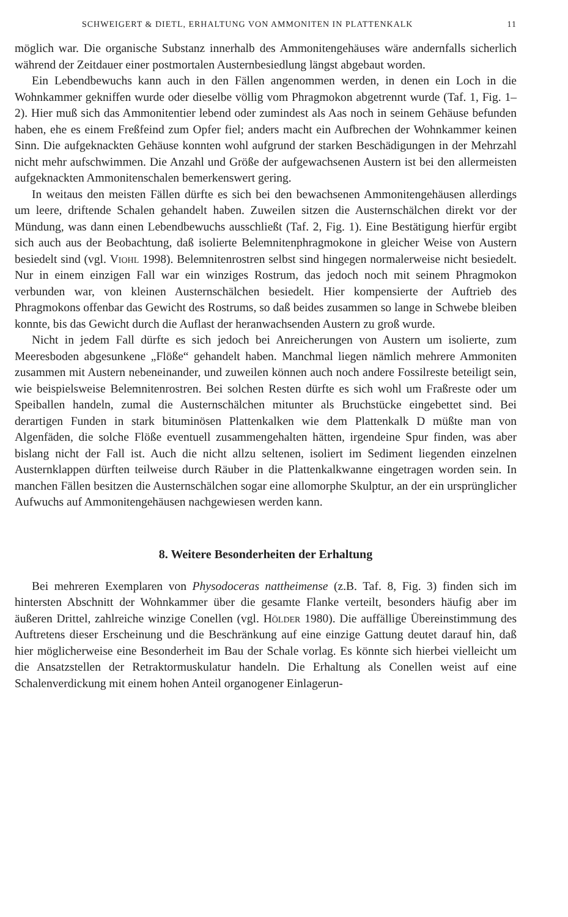SCHWEIGERT & DIETL, ERHALTUNG VON AMMONITEN IN PLATTENKALK 11
möglich war. Die organische Substanz innerhalb des Ammonitengehäuses wäre andernfalls sicherlich während der Zeitdauer einer postmortalen Austernbesiedlung längst abgebaut worden.
Ein Lebendbewuchs kann auch in den Fällen angenommen werden, in denen ein Loch in die Wohnkammer gekniffen wurde oder dieselbe völlig vom Phragmokon abgetrennt wurde (Taf. 1, Fig. 1–2). Hier muß sich das Ammonitentier lebend oder zumindest als Aas noch in seinem Gehäuse befunden haben, ehe es einem Freßfeind zum Opfer fiel; anders macht ein Aufbrechen der Wohnkammer keinen Sinn. Die aufgeknackten Gehäuse konnten wohl aufgrund der starken Beschädigungen in der Mehrzahl nicht mehr aufschwimmen. Die Anzahl und Größe der aufgewachsenen Austern ist bei den allermeisten aufgeknackten Ammonitenschalen bemerkenswert gering.
In weitaus den meisten Fällen dürfte es sich bei den bewachsenen Ammonitengehäusen allerdings um leere, driftende Schalen gehandelt haben. Zuweilen sitzen die Austernschälchen direkt vor der Mündung, was dann einen Lebendbewuchs ausschließt (Taf. 2, Fig. 1). Eine Bestätigung hierfür ergibt sich auch aus der Beobachtung, daß isolierte Belemnitenphragmokone in gleicher Weise von Austern besiedelt sind (vgl. Viohl 1998). Belemnitenrostren selbst sind hingegen normalerweise nicht besiedelt. Nur in einem einzigen Fall war ein winziges Rostrum, das jedoch noch mit seinem Phragmokon verbunden war, von kleinen Austernschälchen besiedelt. Hier kompensierte der Auftrieb des Phragmokons offenbar das Gewicht des Rostrums, so daß beides zusammen so lange in Schwebe bleiben konnte, bis das Gewicht durch die Auflast der heranwachsenden Austern zu groß wurde.
Nicht in jedem Fall dürfte es sich jedoch bei Anreicherungen von Austern um isolierte, zum Meeresboden abgesunkene „Flöße“ gehandelt haben. Manchmal liegen nämlich mehrere Ammoniten zusammen mit Austern nebeneinander, und zuweilen können auch noch andere Fossilreste beteiligt sein, wie beispielsweise Belemnitenrostren. Bei solchen Resten dürfte es sich wohl um Fraßreste oder um Speiballen handeln, zumal die Austernschälchen mitunter als Bruchstücke eingebettet sind. Bei derartigen Funden in stark bituminösen Plattenkalken wie dem Plattenkalk D müßte man von Algenfäden, die solche Flöße eventuell zusammengehalten hätten, irgendeine Spur finden, was aber bislang nicht der Fall ist. Auch die nicht allzu seltenen, isoliert im Sediment liegenden einzelnen Austernklappen dürften teilweise durch Räuber in die Plattenkalkwanne eingetragen worden sein. In manchen Fällen besitzen die Austernschälchen sogar eine allomorphe Skulptur, an der ein ursprünglicher Aufwuchs auf Ammonitengehäusen nachgewiesen werden kann.
8. Weitere Besonderheiten der Erhaltung
Bei mehreren Exemplaren von Physodoceras nattheimense (z.B. Taf. 8, Fig. 3) finden sich im hintersten Abschnitt der Wohnkammer über die gesamte Flanke verteilt, besonders häufig aber im äußeren Drittel, zahlreiche winzige Conellen (vgl. Hölder 1980). Die auffällige Übereinstimmung des Auftretens dieser Erscheinung und die Beschränkung auf eine einzige Gattung deutet darauf hin, daß hier möglicherweise eine Besonderheit im Bau der Schale vorlag. Es könnte sich hierbei vielleicht um die Ansatzstellen der Retraktormuskulatur handeln. Die Erhaltung als Conellen weist auf eine Schalenverdickung mit einem hohen Anteil organogener Einlagerun-